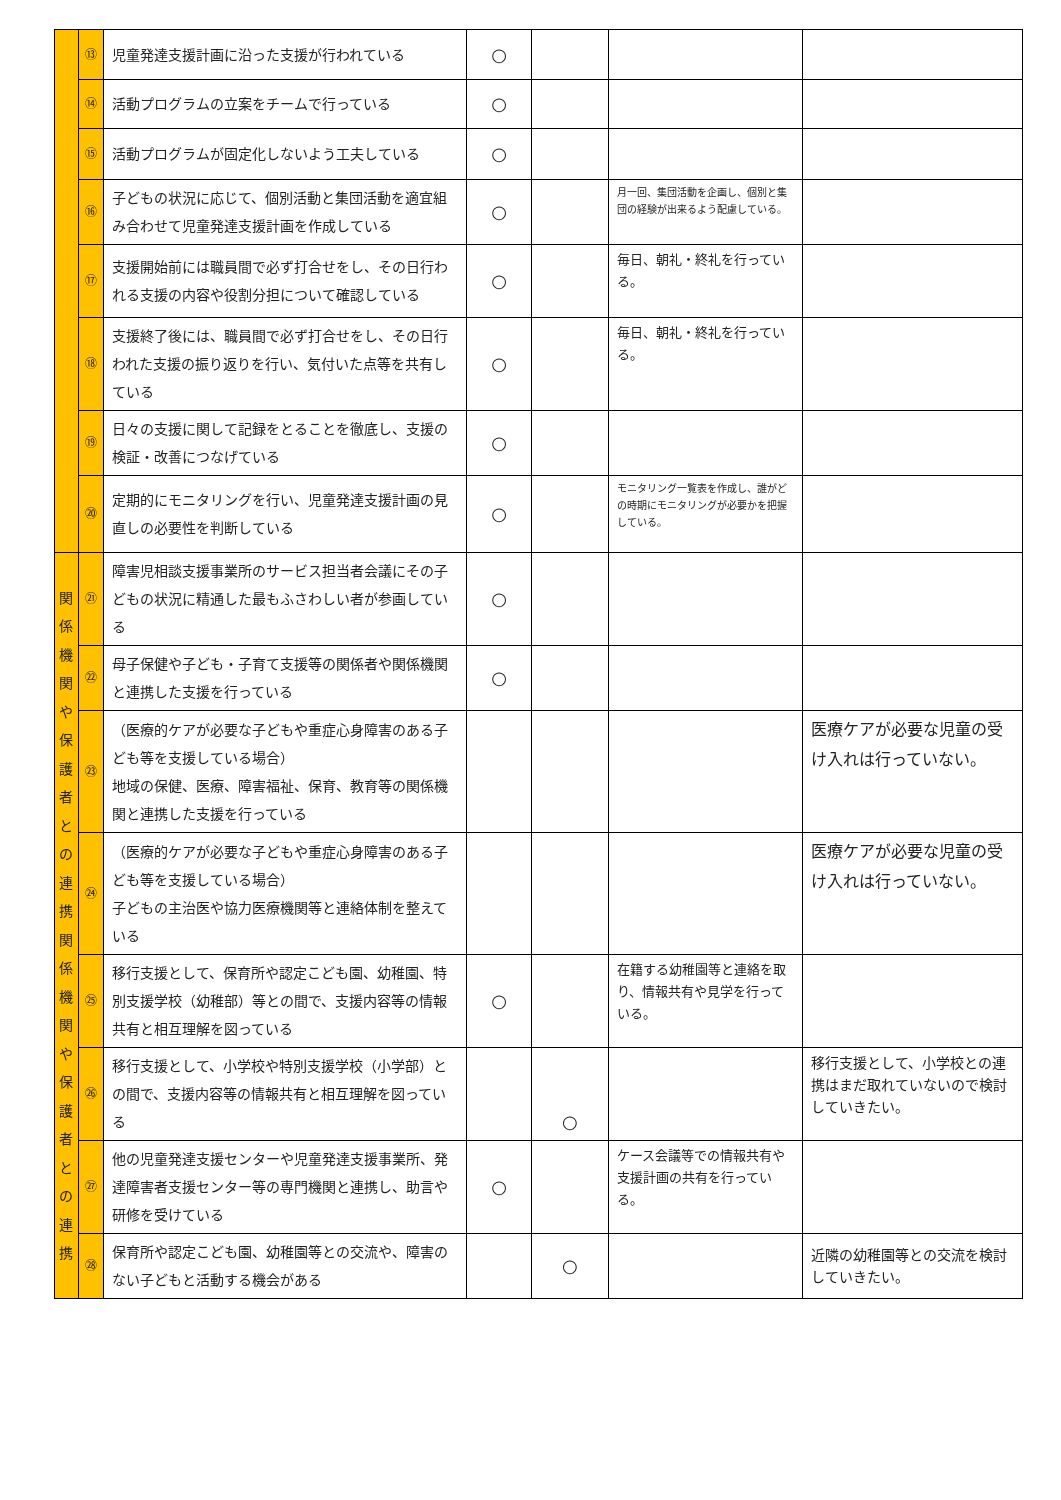| | ⑬ | 児童発達支援計画に沿った支援が行われている | ○ | | | |
| | ⑭ | 活動プログラムの立案をチームで行っている | ○ | | | |
| | ⑮ | 活動プログラムが固定化しないよう工夫している | ○ | | | |
| | ⑯ | 子どもの状況に応じて、個別活動と集団活動を適宜組み合わせて児童発達支援計画を作成している | ○ | | 月一回、集団活動を企画し、個別と集団の経験が出来るよう配慮している。 | |
| | ⑰ | 支援開始前には職員間で必ず打合せをし、その日行われる支援の内容や役割分担について確認している | ○ | | 毎日、朝礼・終礼を行っている。 | |
| | ⑱ | 支援終了後には、職員間で必ず打合せをし、その日行われた支援の振り返りを行い、気付いた点等を共有している | ○ | | 毎日、朝礼・終礼を行っている。 | |
| | ⑲ | 日々の支援に関して記録をとることを徹底し、支援の検証・改善につなげている | ○ | | | |
| | ⑳ | 定期的にモニタリングを行い、児童発達支援計画の見直しの必要性を判断している | ○ | | モニタリング一覧表を作成し、誰がどの時期にモニタリングが必要かを把握している。 | |
| 関 係 機 関 や 保 護 者 と の 連 携 関 係 機 関 や 保 護 者 と の 連 携 | ㉑ | 障害児相談支援事業所のサービス担当者会議にその子どもの状況に精通した最もふさわしい者が参画している | ○ | | | |
| | ㉒ | 母子保健や子ども・子育て支援等の関係者や関係機関と連携した支援を行っている | ○ | | | |
| | ㉓ | （医療的ケアが必要な子どもや重症心身障害のある子ども等を支援している場合） 地域の保健、医療、障害福祉、保育、教育等の関係機関と連携した支援を行っている | | | | 医療ケアが必要な児童の受け入れは行っていない。 |
| | ㉔ | （医療的ケアが必要な子どもや重症心身障害のある子ども等を支援している場合） 子どもの主治医や協力医療機関等と連絡体制を整えている | | | | 医療ケアが必要な児童の受け入れは行っていない。 |
| | ㉕ | 移行支援として、保育所や認定こども園、幼稚園、特別支援学校（幼稚部）等との間で、支援内容等の情報共有と相互理解を図っている | ○ | | 在籍する幼稚園等と連絡を取り、情報共有や見学を行っている。 | |
| | ㉖ | 移行支援として、小学校や特別支援学校（小学部）との間で、支援内容等の情報共有と相互理解を図っている | | ○ | | 移行支援として、小学校との連携はまだ取れていないので検討していきたい。 |
| | ㉗ | 他の児童発達支援センターや児童発達支援事業所、発達障害者支援センター等の専門機関と連携し、助言や研修を受けている | ○ | | ケース会議等での情報共有や支援計画の共有を行っている。 | |
| | ㉘ | 保育所や認定こども園、幼稚園等との交流や、障害のない子どもと活動する機会がある | | ○ | | 近隣の幼稚園等との交流を検討していきたい。 |